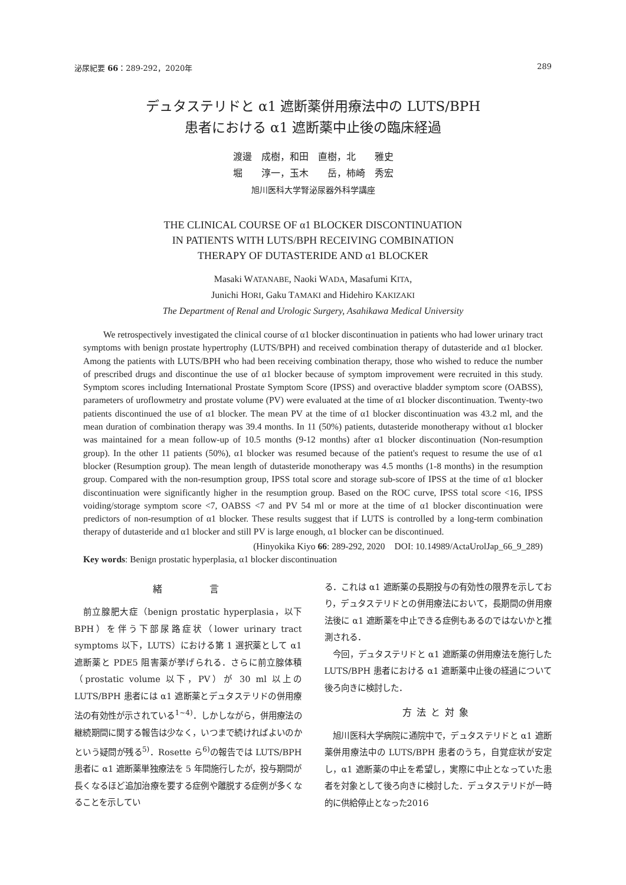泌尿紀要 66：289-292，2020年 289
デュタステリドと α1 遮断薬併用療法中の LUTS/BPH
患者における α1 遮断薬中止後の臨床経過
渡邊　成樹，和田　直樹，北　　雅史
堀　　淳一，玉木　　岳，柿崎　秀宏
旭川医科大学腎泌尿器外科学講座
THE CLINICAL COURSE OF α1 BLOCKER DISCONTINUATION
IN PATIENTS WITH LUTS/BPH RECEIVING COMBINATION
THERAPY OF DUTASTERIDE AND α1 BLOCKER
Masaki WATANABE, Naoki WADA, Masafumi KITA,
Junichi HORI, Gaku TAMAKI and Hidehiro KAKIZAKI
The Department of Renal and Urologic Surgery, Asahikawa Medical University
We retrospectively investigated the clinical course of α1 blocker discontinuation in patients who had lower urinary tract symptoms with benign prostate hypertrophy (LUTS/BPH) and received combination therapy of dutasteride and α1 blocker. Among the patients with LUTS/BPH who had been receiving combination therapy, those who wished to reduce the number of prescribed drugs and discontinue the use of α1 blocker because of symptom improvement were recruited in this study. Symptom scores including International Prostate Symptom Score (IPSS) and overactive bladder symptom score (OABSS), parameters of uroflowmetry and prostate volume (PV) were evaluated at the time of α1 blocker discontinuation. Twenty-two patients discontinued the use of α1 blocker. The mean PV at the time of α1 blocker discontinuation was 43.2 ml, and the mean duration of combination therapy was 39.4 months. In 11 (50%) patients, dutasteride monotherapy without α1 blocker was maintained for a mean follow-up of 10.5 months (9-12 months) after α1 blocker discontinuation (Non-resumption group). In the other 11 patients (50%), α1 blocker was resumed because of the patient's request to resume the use of α1 blocker (Resumption group). The mean length of dutasteride monotherapy was 4.5 months (1-8 months) in the resumption group. Compared with the non-resumption group, IPSS total score and storage sub-score of IPSS at the time of α1 blocker discontinuation were significantly higher in the resumption group. Based on the ROC curve, IPSS total score <16, IPSS voiding/storage symptom score <7, OABSS <7 and PV 54 ml or more at the time of α1 blocker discontinuation were predictors of non-resumption of α1 blocker. These results suggest that if LUTS is controlled by a long-term combination therapy of dutasteride and α1 blocker and still PV is large enough, α1 blocker can be discontinued.
(Hinyokika Kiyo 66: 289-292, 2020　DOI: 10.14989/ActaUrolJap_66_9_289)
Key words: Benign prostatic hyperplasia, α1 blocker discontinuation
緒　　　言
前立腺肥大症（benign prostatic hyperplasia，以下 BPH）を伴う下部尿路症状（lower urinary tract symptoms 以下，LUTS）における第 1 選択薬として α1 遮断薬と PDE5 阻害薬が挙げられる．さらに前立腺体積（prostatic volume 以下，PV）が 30 ml 以上の LUTS/BPH 患者には α1 遮断薬とデュタステリドの併用療法の有効性が示されている<sup>1~4)</sup>．しかしながら，併用療法の継続期間に関する報告は少なく，いつまで続ければよいのかという疑問が残る<sup>5)</sup>．Rosette ら<sup>6)</sup>の報告では LUTS/BPH 患者に α1 遮断薬単独療法を 5 年間施行したが，投与期間が長くなるほど追加治療を要する症例や離脱する症例が多くなることを示してい
る．これは α1 遮断薬の長期投与の有効性の限界を示しており，デュタステリドとの併用療法において，長期間の併用療法後に α1 遮断薬を中止できる症例もあるのではないかと推測される．
今回，デュタステリドと α1 遮断薬の併用療法を施行した LUTS/BPH 患者における α1 遮断薬中止後の経過について後ろ向きに検討した．
方法と対象
旭川医科大学病院に通院中で，デュタステリドと α1 遮断薬併用療法中の LUTS/BPH 患者のうち，自覚症状が安定し，α1 遮断薬の中止を希望し，実際に中止となっていた患者を対象として後ろ向きに検討した．デュタステリドが一時的に供給停止となった2016